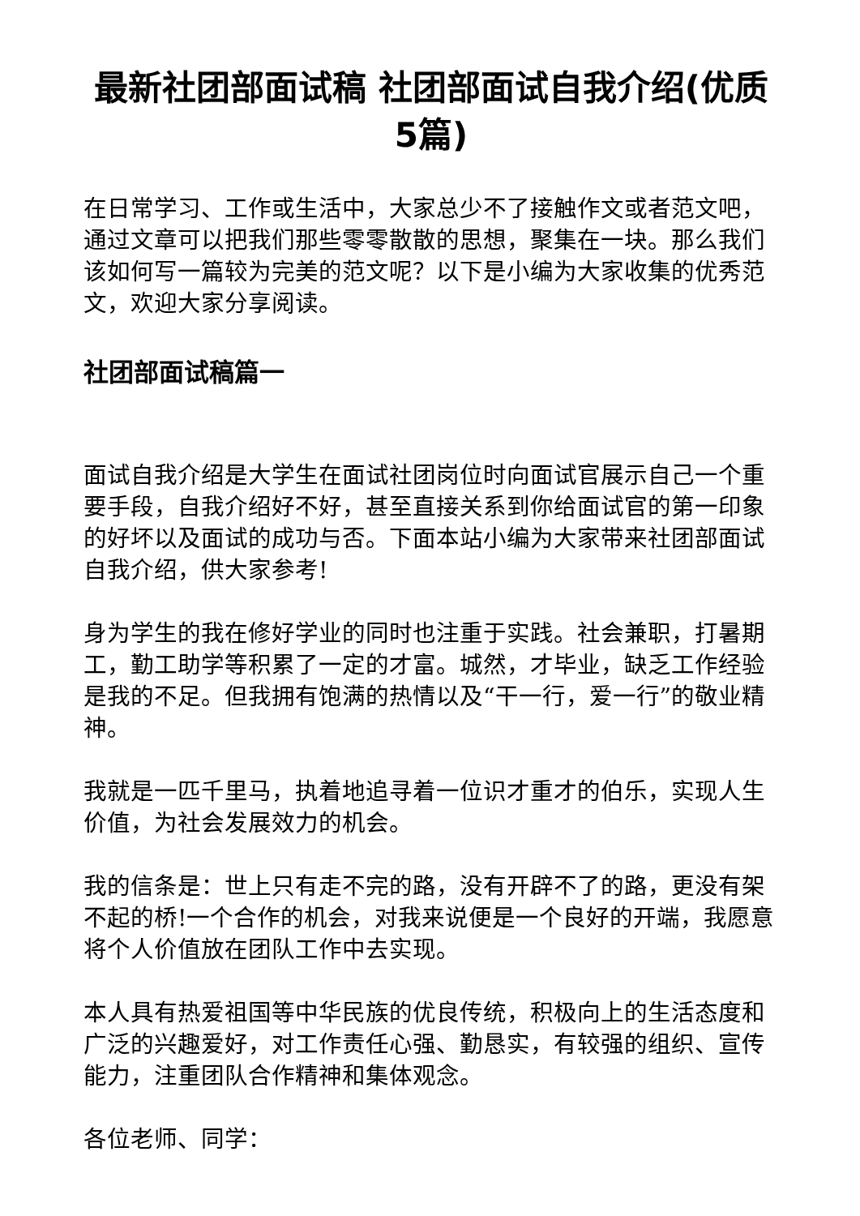最新社团部面试稿 社团部面试自我介绍(优质5篇)
在日常学习、工作或生活中，大家总少不了接触作文或者范文吧，通过文章可以把我们那些零零散散的思想，聚集在一块。那么我们该如何写一篇较为完美的范文呢？以下是小编为大家收集的优秀范文，欢迎大家分享阅读。
社团部面试稿篇一
面试自我介绍是大学生在面试社团岗位时向面试官展示自己一个重要手段，自我介绍好不好，甚至直接关系到你给面试官的第一印象的好坏以及面试的成功与否。下面本站小编为大家带来社团部面试自我介绍，供大家参考!
身为学生的我在修好学业的同时也注重于实践。社会兼职，打暑期工，勤工助学等积累了一定的才富。城然，才毕业，缺乏工作经验是我的不足。但我拥有饱满的热情以及“干一行，爱一行”的敬业精神。
我就是一匹千里马，执着地追寻着一位识才重才的伯乐，实现人生价值，为社会发展效力的机会。
我的信条是：世上只有走不完的路，没有开辟不了的路，更没有架不起的桥!一个合作的机会，对我来说便是一个良好的开端，我愿意将个人价值放在团队工作中去实现。
本人具有热爱祖国等中华民族的优良传统，积极向上的生活态度和广泛的兴趣爱好，对工作责任心强、勤恳实，有较强的组织、宣传能力，注重团队合作精神和集体观念。
各位老师、同学：